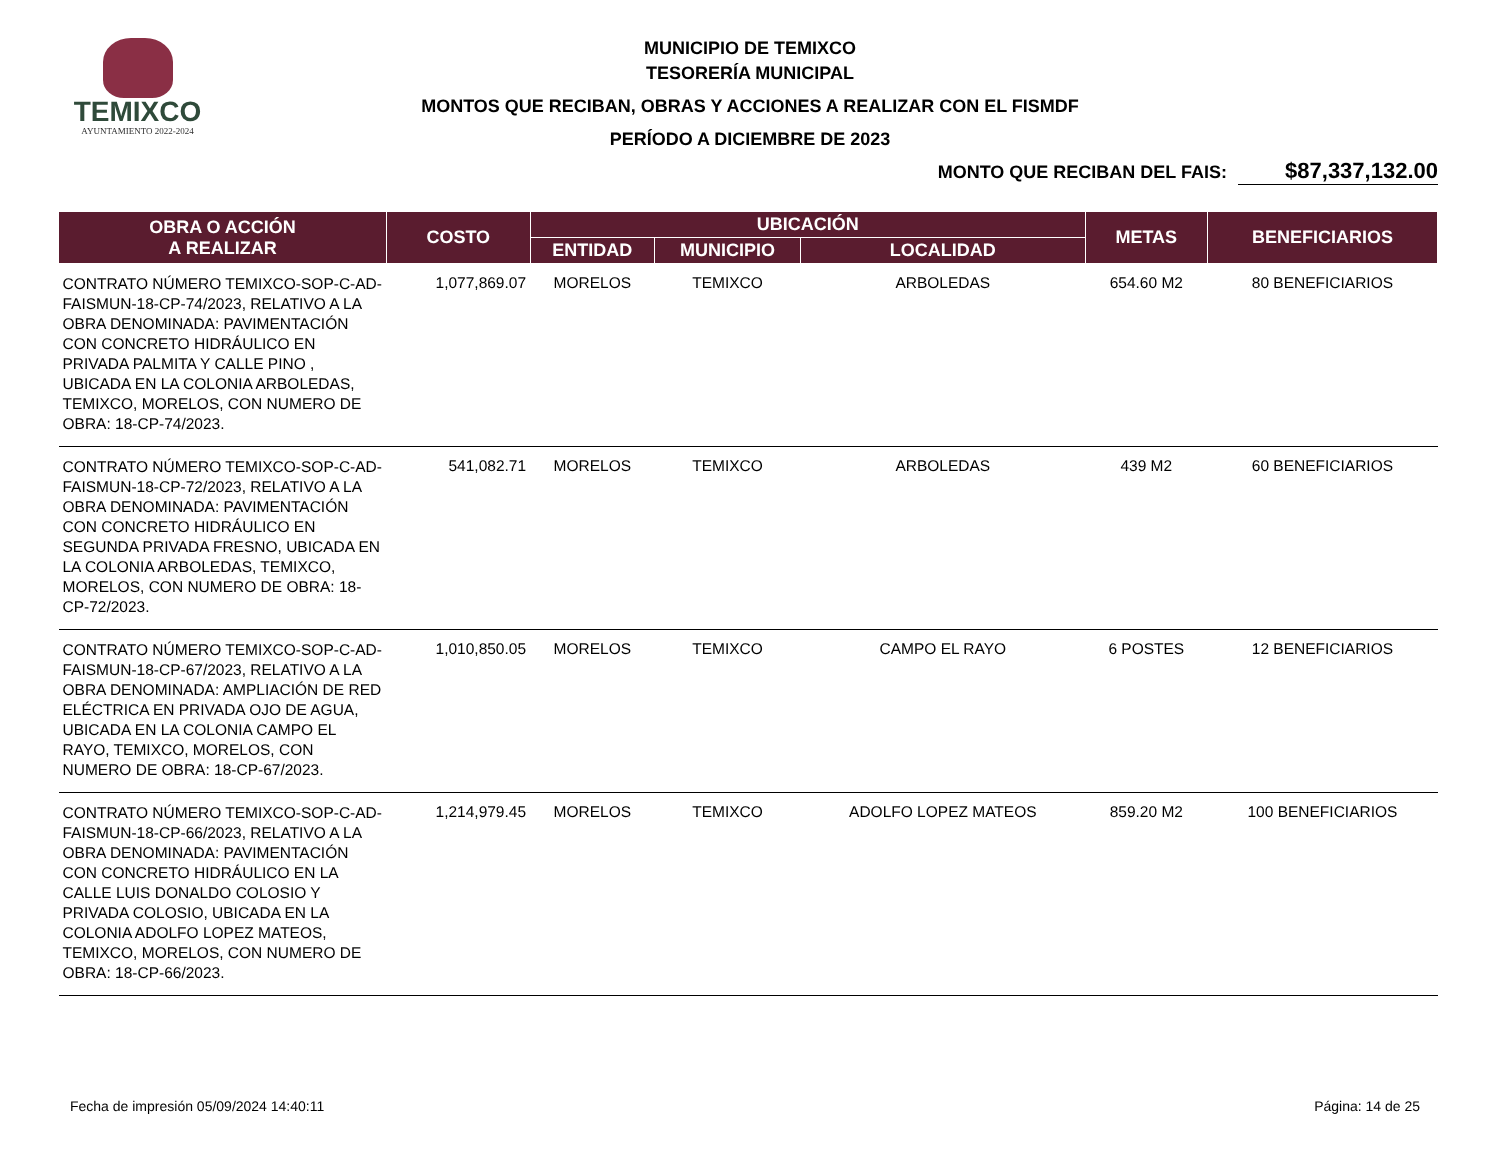TEMIXCO
AYUNTAMIENTO 2022-2024
MUNICIPIO DE TEMIXCO
TESORERÍA MUNICIPAL
MONTOS QUE RECIBAN, OBRAS Y ACCIONES A REALIZAR CON EL FISMDF
PERÍODO A DICIEMBRE DE 2023
MONTO QUE RECIBAN DEL FAIS: $87,337,132.00
| OBRA O ACCIÓN A REALIZAR | COSTO | UBICACIÓN | | | METAS | BENEFICIARIOS |
| --- | --- | --- | --- | --- | --- | --- |
| | | ENTIDAD | MUNICIPIO | LOCALIDAD | | |
| CONTRATO NÚMERO TEMIXCO-SOP-C-AD-FAISMUN-18-CP-74/2023, RELATIVO A LA OBRA DENOMINADA: PAVIMENTACIÓN CON CONCRETO HIDRÁULICO EN PRIVADA PALMITA Y CALLE PINO , UBICADA EN LA COLONIA ARBOLEDAS, TEMIXCO, MORELOS, CON NUMERO DE OBRA: 18-CP-74/2023. | 1,077,869.07 | MORELOS | TEMIXCO | ARBOLEDAS | 654.60 M2 | 80 BENEFICIARIOS |
| CONTRATO NÚMERO TEMIXCO-SOP-C-AD-FAISMUN-18-CP-72/2023, RELATIVO A LA OBRA DENOMINADA: PAVIMENTACIÓN CON CONCRETO HIDRÁULICO EN SEGUNDA PRIVADA FRESNO, UBICADA EN LA COLONIA ARBOLEDAS, TEMIXCO, MORELOS, CON NUMERO DE OBRA: 18-CP-72/2023. | 541,082.71 | MORELOS | TEMIXCO | ARBOLEDAS | 439 M2 | 60 BENEFICIARIOS |
| CONTRATO NÚMERO TEMIXCO-SOP-C-AD-FAISMUN-18-CP-67/2023, RELATIVO A LA OBRA DENOMINADA: AMPLIACIÓN DE RED ELÉCTRICA EN PRIVADA OJO DE AGUA, UBICADA EN LA COLONIA CAMPO EL RAYO, TEMIXCO, MORELOS, CON NUMERO DE OBRA: 18-CP-67/2023. | 1,010,850.05 | MORELOS | TEMIXCO | CAMPO EL RAYO | 6 POSTES | 12 BENEFICIARIOS |
| CONTRATO NÚMERO TEMIXCO-SOP-C-AD-FAISMUN-18-CP-66/2023, RELATIVO A LA OBRA DENOMINADA: PAVIMENTACIÓN CON CONCRETO HIDRÁULICO EN LA CALLE LUIS DONALDO COLOSIO Y PRIVADA COLOSIO, UBICADA EN LA COLONIA ADOLFO LOPEZ MATEOS, TEMIXCO, MORELOS, CON NUMERO DE OBRA: 18-CP-66/2023. | 1,214,979.45 | MORELOS | TEMIXCO | ADOLFO LOPEZ MATEOS | 859.20 M2 | 100 BENEFICIARIOS |
Fecha de impresión 05/09/2024 14:40:11 Página: 14 de 25